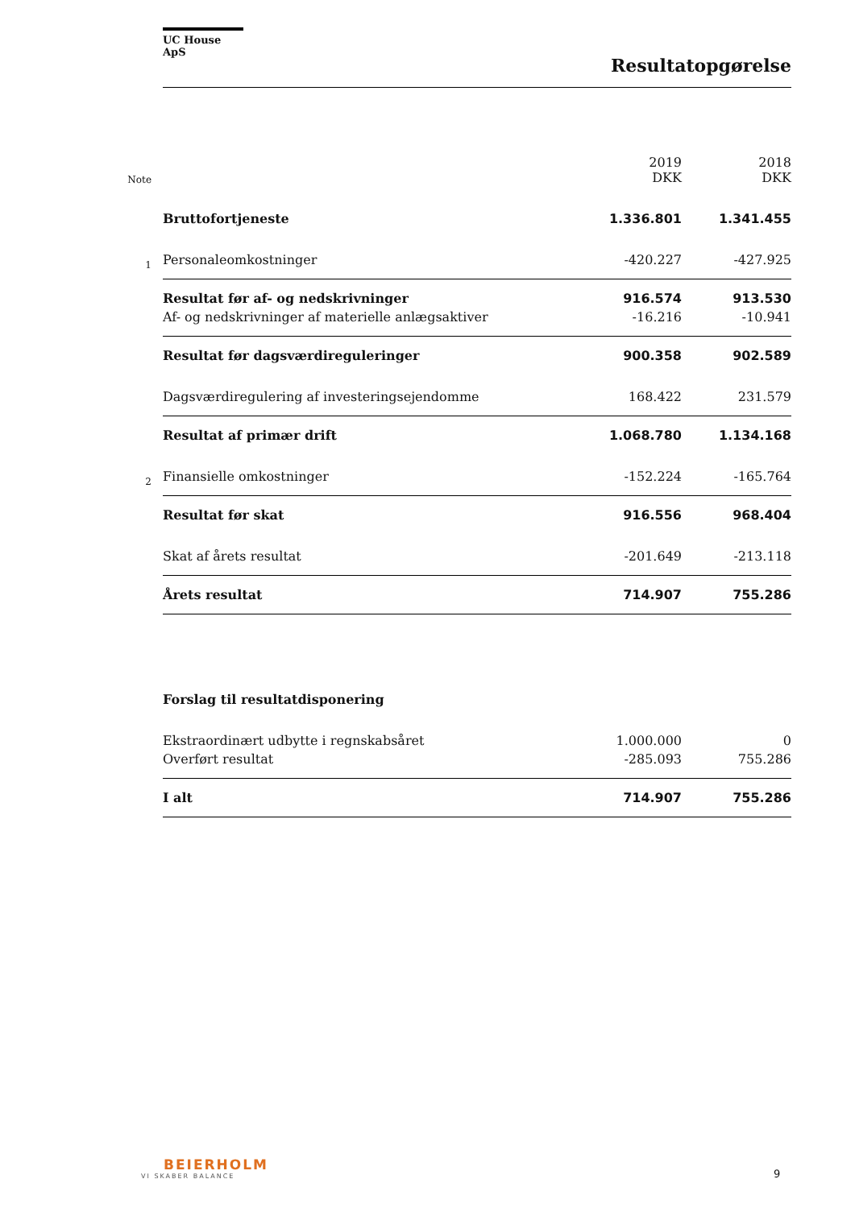UC House ApS
Resultatopgørelse
| Note | | 2019 DKK | 2018 DKK |
| --- | --- | --- | --- |
| | Bruttofortjeneste | 1.336.801 | 1.341.455 |
| 1 | Personaleomkostninger | -420.227 | -427.925 |
| | Resultat før af- og nedskrivninger | 916.574 | 913.530 |
| | Af- og nedskrivninger af materielle anlægsaktiver | -16.216 | -10.941 |
| | Resultat før dagsværdireguleringer | 900.358 | 902.589 |
| | Dagsværdiregulering af investeringsejendomme | 168.422 | 231.579 |
| | Resultat af primær drift | 1.068.780 | 1.134.168 |
| 2 | Finansielle omkostninger | -152.224 | -165.764 |
| | Resultat før skat | 916.556 | 968.404 |
| | Skat af årets resultat | -201.649 | -213.118 |
| | Årets resultat | 714.907 | 755.286 |
| | Forslag til resultatdisponering | | |
| | Ekstraordinært udbytte i regnskabsåret | 1.000.000 | 0 |
| | Overført resultat | -285.093 | 755.286 |
| | I alt | 714.907 | 755.286 |
BEIERHOLM
VI SKABER BALANCE
9